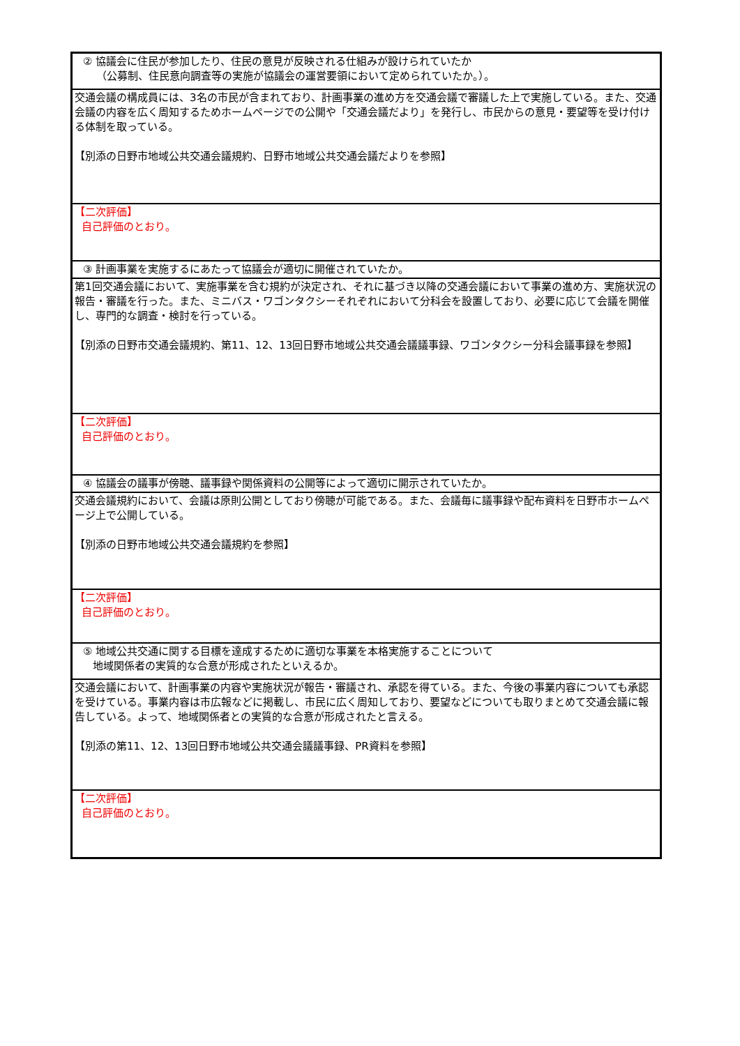| ② 協議会に住民が参加したり、住民の意見が反映される仕組みが設けられていたか （公募制、住民意向調査等の実施が協議会の運営要領において定められていたか。）。 |
| 交通会議の構成員には、3名の市民が含まれており、計画事業の進め方を交通会議で審議した上で実施している。また、交通会議の内容を広く周知するためホームページでの公開や「交通会議だより」を発行し、市民からの意見・要望等を受け付ける体制を取っている。 【別添の日野市地域公共交通会議規約、日野市地域公共交通会議だよりを参照】 |
| 【二次評価】 自己評価のとおり。 |
| ③ 計画事業を実施するにあたって協議会が適切に開催されていたか。 |
| 第1回交通会議において、実施事業を含む規約が決定され、それに基づき以降の交通会議において事業の進め方、実施状況の報告・審議を行った。また、ミニバス・ワゴンタクシーそれぞれにおいて分科会を設置しており、必要に応じて会議を開催し、専門的な調査・検討を行っている。 【別添の日野市交通会議規約、第11、12、13回日野市地域公共交通会議議事録、ワゴンタクシー分科会議事録を参照】 |
| 【二次評価】 自己評価のとおり。 |
| ④ 協議会の議事が傍聴、議事録や関係資料の公開等によって適切に開示されていたか。 |
| 交通会議規約において、会議は原則公開としており傍聴が可能である。また、会議毎に議事録や配布資料を日野市ホームページ上で公開している。 【別添の日野市地域公共交通会議規約を参照】 |
| 【二次評価】 自己評価のとおり。 |
| ⑤ 地域公共交通に関する目標を達成するために適切な事業を本格実施することについて 地域関係者の実質的な合意が形成されたといえるか。 |
| 交通会議において、計画事業の内容や実施状況が報告・審議され、承認を得ている。また、今後の事業内容についても承認を受けている。事業内容は市広報などに掲載し、市民に広く周知しており、要望などについても取りまとめて交通会議に報告している。よって、地域関係者との実質的な合意が形成されたと言える。 【別添の第11、12、13回日野市地域公共交通会議議事録、PR資料を参照】 |
| 【二次評価】 自己評価のとおり。 |